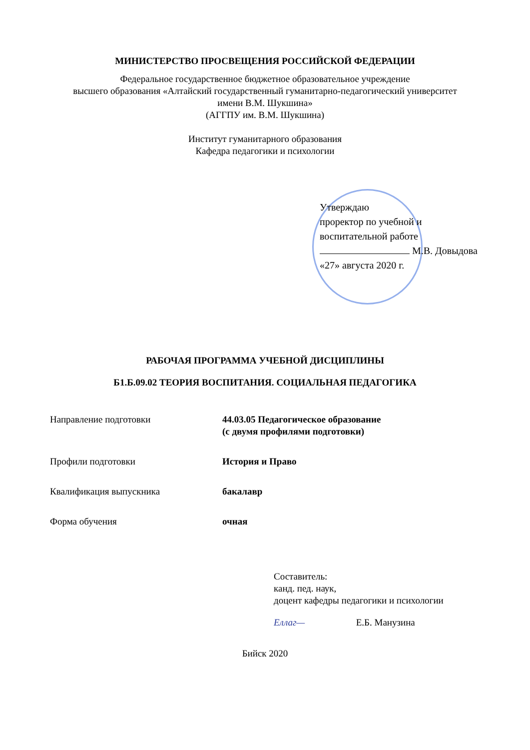МИНИСТЕРСТВО ПРОСВЕЩЕНИЯ РОССИЙСКОЙ ФЕДЕРАЦИИ
Федеральное государственное бюджетное образовательное учреждение
высшего образования «Алтайский государственный гуманитарно-педагогический университет
имени В.М. Шукшина»
(АГГПУ им. В.М. Шукшина)
Институт гуманитарного образования
Кафедра педагогики и психологии
Утверждаю
проректор по учебной и
воспитательной работе
М.В. Довыдова
«27» августа 2020 г.
РАБОЧАЯ ПРОГРАММА УЧЕБНОЙ ДИСЦИПЛИНЫ
Б1.Б.09.02 ТЕОРИЯ ВОСПИТАНИЯ. СОЦИАЛЬНАЯ ПЕДАГОГИКА
Направление подготовки 44.03.05 Педагогическое образование
(с двумя профилями подготовки)
Профили подготовки История и Право
Квалификация выпускника бакалавр
Форма обучения очная
Составитель:
канд. пед. наук,
доцент кафедры педагогики и психологии
Eллаг— Е.Б. Манузина
Бийск 2020